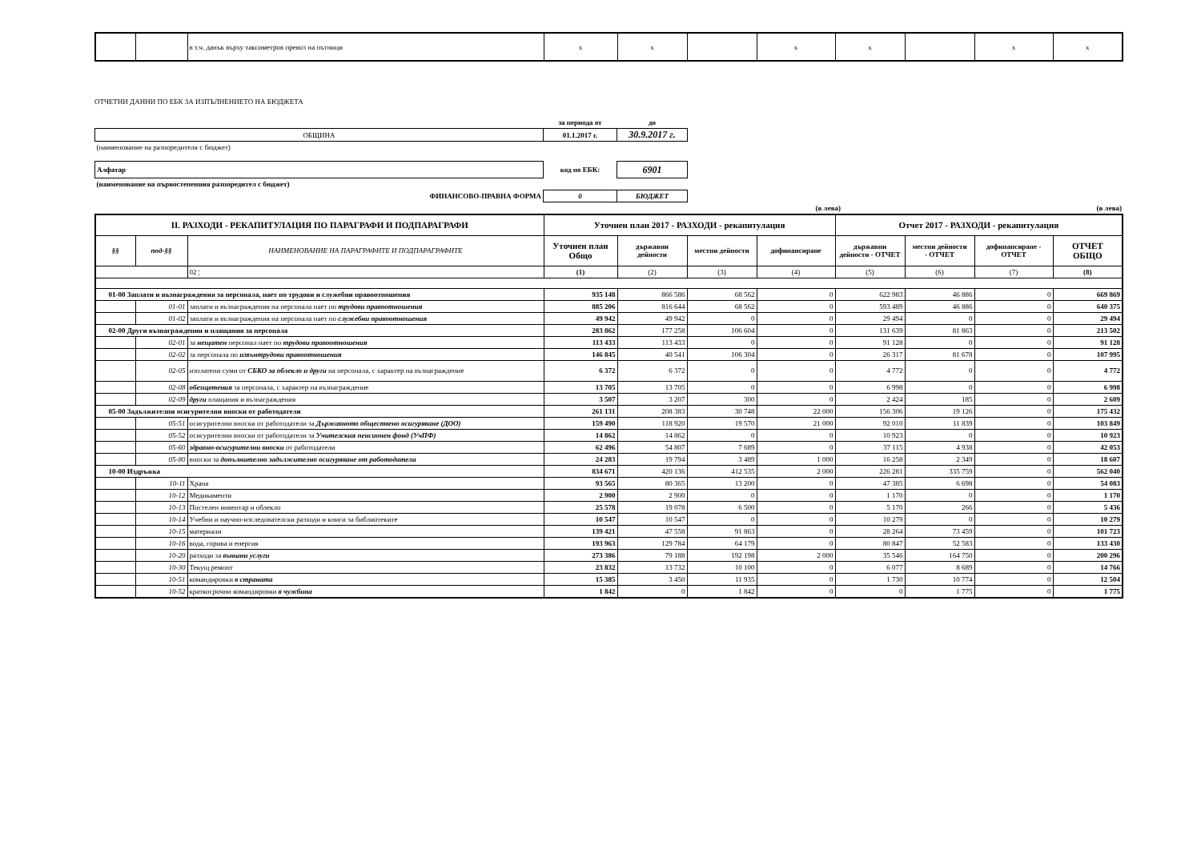| | | в т.ч. данък върху таксиметров превоз на пътници | x | x | | x | x | | x | x |
ОТЧЕТНИ ДАННИ ПО ЕБК ЗА ИЗПЪЛНЕНИЕТО НА БЮДЖЕТА
| | за периода от | до |
| ОБЩИНА | 01.1.2017 г. | 30.9.2017 г. |
| (наименование на разпоредителя с бюджет) | | |
| Алфатар | код по ЕБК: | 6901 |
| (наименование на първостепенния разпоредител с бюджет) | | |
| ФИНАНСОВО-ПРАВНА ФОРМА | 0 | БЮДЖЕТ |
| (в лева) | (в лева) |
| II. РАЗХОДИ - РЕКАПИТУЛАЦИЯ ПО ПАРАГРАФИ И ПОДПАРАГРАФИ | | | Уточнен план 2017 - РАЗХОДИ - рекапитулация | | | | Отчет 2017 - РАЗХОДИ - рекапитулация | | | |
| --- | --- | --- | --- | --- | --- | --- | --- | --- | --- | --- |
| §§ | под-§§ | НАИМЕНОВАНИЕ НА ПАРАГРАФИТЕ И ПОДПАРАГРАФИТЕ | Уточнен план Общо | държавни дейности | местни дейности | дофинансиране | държавни дейности - ОТЧЕТ | местни дейности - ОТЧЕТ | дофинансиране - ОТЧЕТ | ОТЧЕТ ОБЩО |
| | | 02 ¦ | (1) | (2) | (3) | (4) | (5) | (6) | (7) | (8) |
| 01-00 Заплати и възнаграждения за персонала, нает по трудови и служебни правоотношения | | | 935 148 | 866 586 | 68 562 | 0 | 622 983 | 46 886 | 0 | 669 869 |
| | 01-01 | заплати и възнаграждения на персонала нает по трудови правоотношения | 885 206 | 816 644 | 68 562 | 0 | 593 489 | 46 886 | 0 | 640 375 |
| | 01-02 | заплати и възнаграждения на персонала нает по служебни правоотношения | 49 942 | 49 942 | 0 | 0 | 29 494 | 0 | 0 | 29 494 |
| 02-00 Други възнаграждения и плащания за персонала | | | 283 862 | 177 258 | 106 604 | 0 | 131 639 | 81 863 | 0 | 213 502 |
| | 02-01 | за нещатен персонал нает по трудови правоотношения | 113 433 | 113 433 | 0 | 0 | 91 128 | 0 | 0 | 91 128 |
| | 02-02 | за персонала по извънтрудови правоотношения | 146 845 | 40 541 | 106 304 | 0 | 26 317 | 81 678 | 0 | 107 995 |
| | 02-05 | изплатени суми от СБКО за облекло и други на персонала, с характер на възнаграждение | 6 372 | 6 372 | 0 | 0 | 4 772 | 0 | 0 | 4 772 |
| | 02-08 | обезщетения за персонала, с характер на възнаграждение | 13 705 | 13 705 | 0 | 0 | 6 998 | 0 | 0 | 6 998 |
| | 02-09 | други плащания и възнаграждения | 3 507 | 3 207 | 300 | 0 | 2 424 | 185 | 0 | 2 609 |
| 05-00 Задължителни осигурителни вноски от работодатели | | | 261 131 | 208 383 | 30 748 | 22 000 | 156 306 | 19 126 | 0 | 175 432 |
| | 05-51 | осигурителни вноски от работодатели за Държавното обществено осигуряване (ДОО) | 159 490 | 118 920 | 19 570 | 21 000 | 92 010 | 11 839 | 0 | 103 849 |
| | 05-52 | осигурителни вноски от работодатели за Учителския пенсионен фонд (УчПФ) | 14 862 | 14 862 | 0 | 0 | 10 923 | 0 | 0 | 10 923 |
| | 05-60 | здравно-осигурителни вноски от работодатели | 62 496 | 54 807 | 7 689 | 0 | 37 115 | 4 938 | 0 | 42 053 |
| | 05-80 | вноски за допълнително задължително осигуряване от работодатели | 24 283 | 19 794 | 3 489 | 1 000 | 16 258 | 2 349 | 0 | 18 607 |
| 10-00 Издръжка | | | 834 671 | 420 136 | 412 535 | 2 000 | 226 281 | 335 759 | 0 | 562 040 |
| | 10-11 | Храна | 93 565 | 80 365 | 13 200 | 0 | 47 385 | 6 698 | 0 | 54 083 |
| | 10-12 | Медикаменти | 2 900 | 2 900 | 0 | 0 | 1 170 | 0 | 0 | 1 170 |
| | 10-13 | Постелен инвентар и облекло | 25 578 | 19 078 | 6 500 | 0 | 5 170 | 266 | 0 | 5 436 |
| | 10-14 | Учебни и научно-изследователски разходи и книги за библиотеките | 10 547 | 10 547 | 0 | 0 | 10 279 | 0 | 0 | 10 279 |
| | 10-15 | материали | 139 421 | 47 558 | 91 863 | 0 | 28 264 | 73 459 | 0 | 101 723 |
| | 10-16 | вода, горива и енергия | 193 963 | 129 784 | 64 179 | 0 | 80 847 | 52 583 | 0 | 133 430 |
| | 10-20 | разходи за външни услуги | 273 386 | 79 188 | 192 198 | 2 000 | 35 546 | 164 750 | 0 | 200 296 |
| | 10-30 | Текущ ремонт | 23 832 | 13 732 | 10 100 | 0 | 6 077 | 8 689 | 0 | 14 766 |
| | 10-51 | командировки в страната | 15 385 | 3 450 | 11 935 | 0 | 1 730 | 10 774 | 0 | 12 504 |
| | 10-52 | краткосрочни командировки в чужбина | 1 842 | 0 | 1 842 | 0 | 0 | 1 775 | 0 | 1 775 |